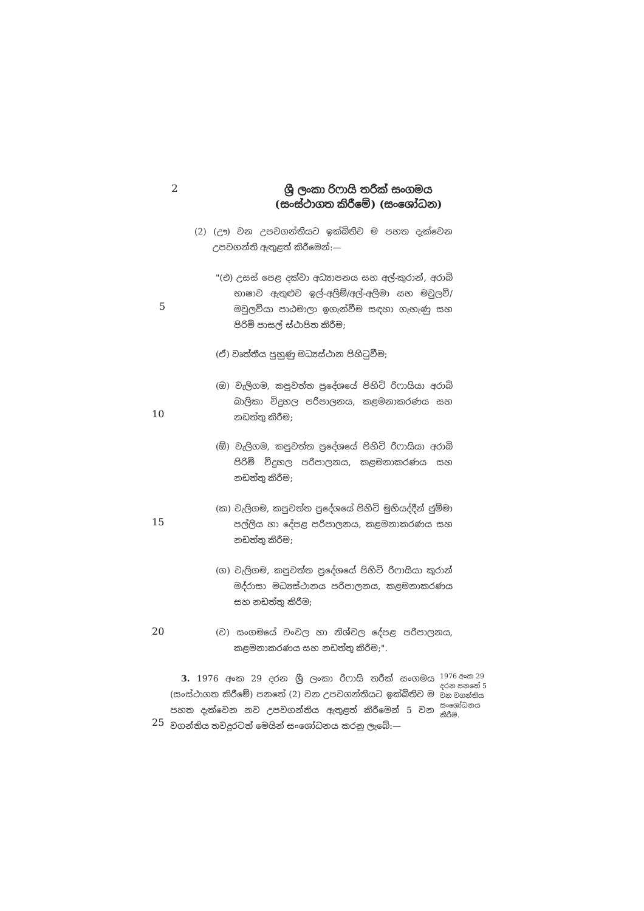2
ශ්‍රී ලංකා රිෆායි තරීක් සංගමය
(සංස්ථාගත කිරීමේ) (සංශෝධන)
(2) (ඌ) වන උපවගන්තියට ඉක්බිතිව ම පහත දැක්වෙන උපවගන්ති ඇතුළත් කිරීමෙන්:—
"(එ) උසස් පෙළ දක්වා අධ්‍යාපනය සහ අල්-කුරාන්, අරාබි භාෂාව ඇතුළුව ඉල්-අලිම්/අල්-අලිමා සහ මවුලවි/මවුලවියා පාඨමාලා ඉගැන්වීම සඳහා ගැහැණු සහ පිරිමි පාසල් ස්ථාපිත කිරීම;
5
(ඒ) වෘත්තීය පුහුණු මධ්‍යස්ථාන පිහිටුවීම;
(ඔ) වැලිගම, කපුවත්ත ප්‍රදේශයේ පිහිටි රිෆායියා අරාබි බාලිකා විදුහල පරිපාලනය, කළමනාකරණය සහ නඩත්තු කිරීම;
10
(ඕ) වැලිගම, කපුවත්ත ප්‍රදේශයේ පිහිටි රිෆායියා අරාබි පිරිමි විදුහල පරිපාලනය, කළමනාකරණය සහ නඩත්තු කිරීම;
(ක) වැලිගම, කපුවත්ත ප්‍රදේශයේ පිහිටි මුහියද්දීන් ජුම්මා පල්ලිය හා දේපළ පරිපාලනය, කළමනාකරණය සහ නඩත්තු කිරීම;
15
(ග) වැලිගම, කපුවත්ත ප්‍රදේශයේ පිහිටි රිෆායියා කුරාන් මද්රාසා මධ්‍යස්ථානය පරිපාලනය, කළමනාකරණය සහ නඩත්තු කිරීම;
(ච) සංගමයේ චංචල හා නිශ්චල දේපළ පරිපාලනය, කළමනාකරණය සහ නඩත්තු කිරීම;".
20
3. 1976 අංක 29 දරන ශ්‍රී ලංකා රිෆායි තරීක් සංගමය (සංස්ථාගත කිරීමේ) පනතේ (2) වන උපවගන්තියට ඉක්බිතිව ම පහත දැක්වෙන නව උපවගන්තිය ඇතුළත් කිරීමෙන් 5 වන වගන්තිය තවදුරටත් මෙයින් සංශෝධනය කරනු ලැබේ:—
25
1976 අංක 29 දරන පනතේ 5 වන වගන්තිය සංශෝධනය කිරීම.